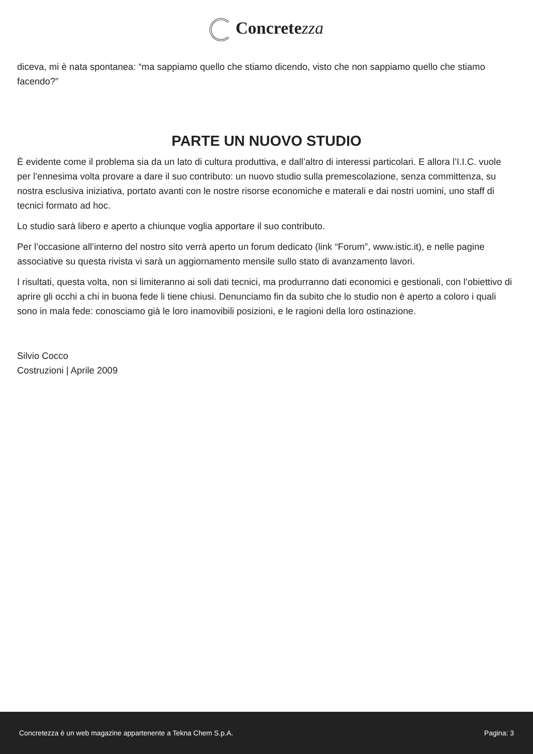Concretezza
diceva, mi è nata spontanea: “ma sappiamo quello che stiamo dicendo, visto che non sappiamo quello che stiamo facendo?”
PARTE UN NUOVO STUDIO
È evidente come il problema sia da un lato di cultura produttiva, e dall’altro di interessi particolari. E allora l’I.I.C. vuole per l’ennesima volta provare a dare il suo contributo: un nuovo studio sulla premescolazione, senza committenza, su nostra esclusiva iniziativa, portato avanti con le nostre risorse economiche e materali e dai nostri uomini, uno staff di tecnici formato ad hoc.
Lo studio sarà libero e aperto a chiunque voglia apportare il suo contributo.
Per l’occasione all’interno del nostro sito verrà aperto un forum dedicato (link “Forum”, www.istic.it), e nelle pagine associative su questa rivista vi sarà un aggiornamento mensile sullo stato di avanzamento lavori.
I risultati, questa volta, non si limiteranno ai soli dati tecnici, ma produrranno dati economici e gestionali, con l’obiettivo di aprire gli occhi a chi in buona fede li tiene chiusi. Denunciamo fin da subito che lo studio non è aperto a coloro i quali sono in mala fede: conosciamo già le loro inamovibili posizioni, e le ragioni della loro ostinazione.
Silvio Cocco
Costruzioni | Aprile 2009
Concretezza è un web magazine appartenente a Tekna Chem S.p.A. Pagina: 3